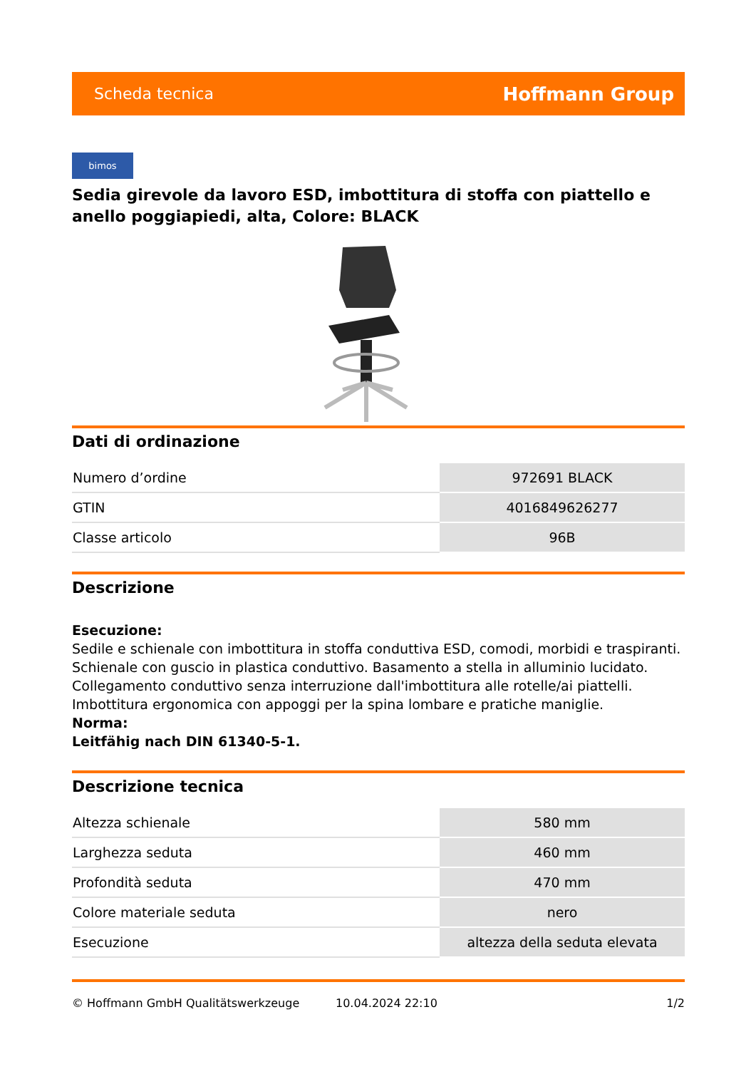Scheda tecnica Hoffmann Group
bimos
Sedia girevole da lavoro ESD, imbottitura di stoffa con piattello e anello poggiapiedi, alta, Colore: BLACK
Dati di ordinazione
| Numero d’ordine | 972691 BLACK |
| GTIN | 4016849626277 |
| Classe articolo | 96B |
Descrizione
Esecuzione:
Sedile e schienale con imbottitura in stoffa conduttiva ESD, comodi, morbidi e traspiranti. Schienale con guscio in plastica conduttivo. Basamento a stella in alluminio lucidato. Collegamento conduttivo senza interruzione dall'imbottitura alle rotelle/ai piattelli. Imbottitura ergonomica con appoggi per la spina lombare e pratiche maniglie.
Norma:
Leitfähig nach DIN 61340-5-1.
Descrizione tecnica
| Altezza schienale | 580 mm |
| Larghezza seduta | 460 mm |
| Profondità seduta | 470 mm |
| Colore materiale seduta | nero |
| Esecuzione | altezza della seduta elevata |
© Hoffmann GmbH Qualitätswerkzeuge 10.04.2024 22:10 1/2